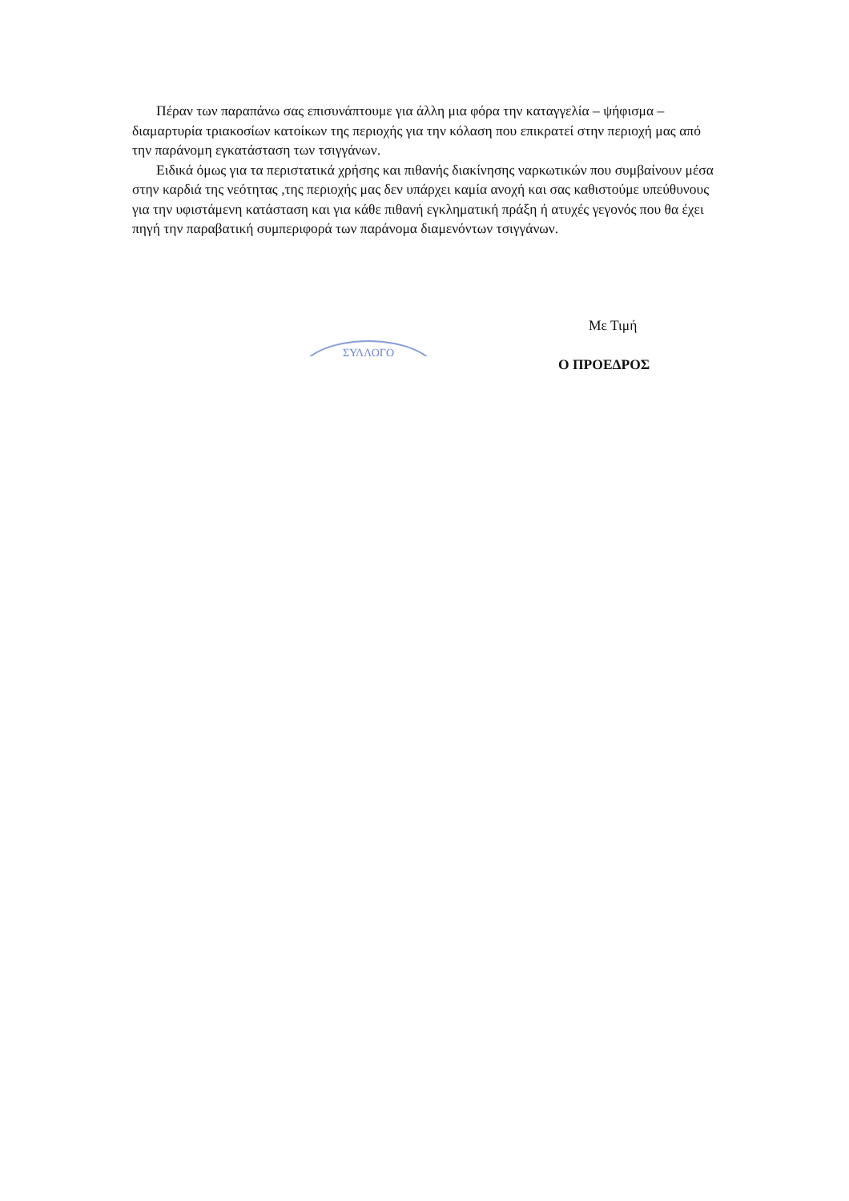Πέραν των παραπάνω σας επισυνάπτουμε για άλλη μια φόρα την καταγγελία – ψήφισμα – διαμαρτυρία τριακοσίων κατοίκων της περιοχής για την κόλαση που επικρατεί στην περιοχή μας από την παράνομη εγκατάσταση των τσιγγάνων.
Ειδικά όμως για τα περιστατικά χρήσης και πιθανής διακίνησης ναρκωτικών που συμβαίνουν μέσα στην καρδιά της νεότητας ,της περιοχής μας δεν υπάρχει καμία ανοχή και σας καθιστούμε υπεύθυνους για την υφιστάμενη κατάσταση και για κάθε πιθανή εγκληματική πράξη ή ατυχές γεγονός που θα έχει πηγή την παραβατική συμπεριφορά των παράνομα διαμενόντων τσιγγάνων.
ΣΥΛΛΟΓΟ
Με Τιμή
Ο ΠΡΟΕΔΡΟΣ